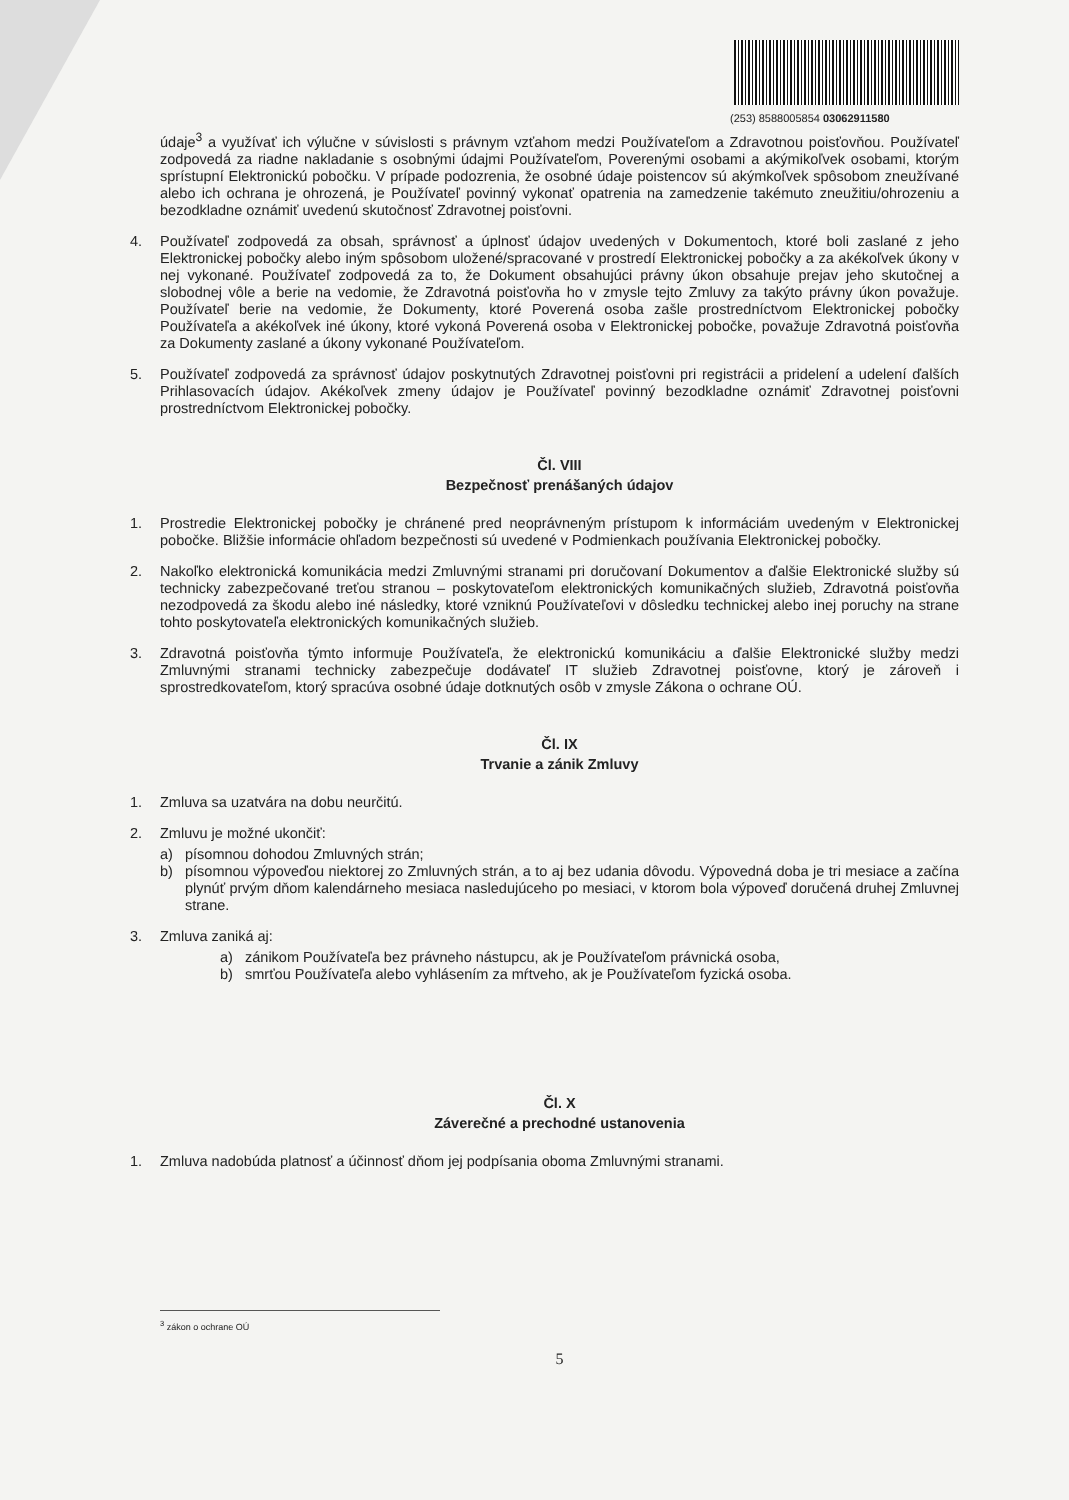(253) 8588005854 03062911580
údaje<sup>3</sup> a využívať ich výlučne v súvislosti s právnym vzťahom medzi Používateľom a Zdravotnou poisťovňou. Používateľ zodpovedá za riadne nakladanie s osobnými údajmi Používateľom, Poverenými osobami a akýmikoľvek osobami, ktorým sprístupní Elektronickú pobočku. V prípade podozrenia, že osobné údaje poistencov sú akýmkoľvek spôsobom zneužívané alebo ich ochrana je ohrozená, je Používateľ povinný vykonať opatrenia na zamedzenie takémuto zneužitiu/ohrozeniu a bezodkladne oznámiť uvedenú skutočnosť Zdravotnej poisťovni.
4. Používateľ zodpovedá za obsah, správnosť a úplnosť údajov uvedených v Dokumentoch, ktoré boli zaslané z jeho Elektronickej pobočky alebo iným spôsobom uložené/spracované v prostredí Elektronickej pobočky a za akékoľvek úkony v nej vykonané. Používateľ zodpovedá za to, že Dokument obsahujúci právny úkon obsahuje prejav jeho skutočnej a slobodnej vôle a berie na vedomie, že Zdravotná poisťovňa ho v zmysle tejto Zmluvy za takýto právny úkon považuje. Používateľ berie na vedomie, že Dokumenty, ktoré Poverená osoba zašle prostredníctvom Elektronickej pobočky Používateľa a akékoľvek iné úkony, ktoré vykoná Poverená osoba v Elektronickej pobočke, považuje Zdravotná poisťovňa za Dokumenty zaslané a úkony vykonané Používateľom.
5. Používateľ zodpovedá za správnosť údajov poskytnutých Zdravotnej poisťovni pri registrácii a pridelení a udelení ďalších Prihlasovacích údajov. Akékoľvek zmeny údajov je Používateľ povinný bezodkladne oznámiť Zdravotnej poisťovni prostredníctvom Elektronickej pobočky.
Čl. VIII
Bezpečnosť prenášaných údajov
1. Prostredie Elektronickej pobočky je chránené pred neoprávneným prístupom k informáciám uvedeným v Elektronickej pobočke. Bližšie informácie ohľadom bezpečnosti sú uvedené v Podmienkach používania Elektronickej pobočky.
2. Nakoľko elektronická komunikácia medzi Zmluvnými stranami pri doručovaní Dokumentov a ďalšie Elektronické služby sú technicky zabezpečované treťou stranou – poskytovateľom elektronických komunikačných služieb, Zdravotná poisťovňa nezodpovedá za škodu alebo iné následky, ktoré vzniknú Používateľovi v dôsledku technickej alebo inej poruchy na strane tohto poskytovateľa elektronických komunikačných služieb.
3. Zdravotná poisťovňa týmto informuje Používateľa, že elektronickú komunikáciu a ďalšie Elektronické služby medzi Zmluvnými stranami technicky zabezpečuje dodávateľ IT služieb Zdravotnej poisťovne, ktorý je zároveň i sprostredkovateľom, ktorý spracúva osobné údaje dotknutých osôb v zmysle Zákona o ochrane OÚ.
Čl. IX
Trvanie a zánik Zmluvy
1. Zmluva sa uzatvára na dobu neurčitú.
2. Zmluvu je možné ukončiť:
a) písomnou dohodou Zmluvných strán;
b) písomnou výpoveďou niektorej zo Zmluvných strán, a to aj bez udania dôvodu. Výpovedná doba je tri mesiace a začína plynúť prvým dňom kalendárneho mesiaca nasledujúceho po mesiaci, v ktorom bola výpoveď doručená druhej Zmluvnej strane.
3. Zmluva zaniká aj:
a) zánikom Používateľa bez právneho nástupcu, ak je Používateľom právnická osoba,
b) smrťou Používateľa alebo vyhlásením za mŕtveho, ak je Používateľom fyzická osoba.
Čl. X
Záverečné a prechodné ustanovenia
1. Zmluva nadobúda platnosť a účinnosť dňom jej podpísania oboma Zmluvnými stranami.
<sup>3</sup> zákon o ochrane OÚ
5